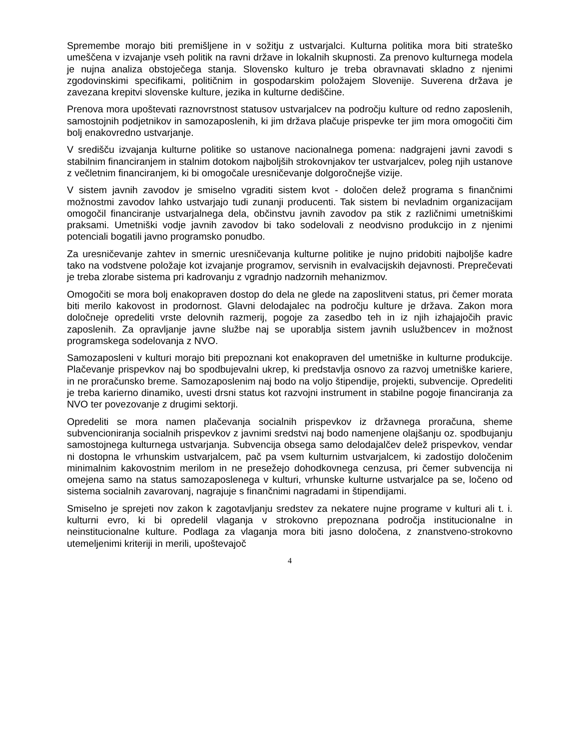Spremembe morajo biti premišljene in v sožitju z ustvarjalci. Kulturna politika mora biti strateško umeščena v izvajanje vseh politik na ravni države in lokalnih skupnosti. Za prenovo kulturnega modela je nujna analiza obstoječega stanja. Slovensko kulturo je treba obravnavati skladno z njenimi zgodovinskimi specifikami, političnim in gospodarskim položajem Slovenije. Suverena država je zavezana krepitvi slovenske kulture, jezika in kulturne dediščine.
Prenova mora upoštevati raznovrstnost statusov ustvarjalcev na področju kulture od redno zaposlenih, samostojnih podjetnikov in samozaposlenih, ki jim država plačuje prispevke ter jim mora omogočiti čim bolj enakovredno ustvarjanje.
V središču izvajanja kulturne politike so ustanove nacionalnega pomena: nadgrajeni javni zavodi s stabilnim financiranjem in stalnim dotokom najboljših strokovnjakov ter ustvarjalcev, poleg njih ustanove z večletnim financiranjem, ki bi omogočale uresničevanje dolgoročnejše vizije.
V sistem javnih zavodov je smiselno vgraditi sistem kvot - določen delež programa s finančnimi možnostmi zavodov lahko ustvarjajo tudi zunanji producenti. Tak sistem bi nevladnim organizacijam omogočil financiranje ustvarjalnega dela, občinstvu javnih zavodov pa stik z različnimi umetniškimi praksami. Umetniški vodje javnih zavodov bi tako sodelovali z neodvisno produkcijo in z njenimi potenciali bogatili javno programsko ponudbo.
Za uresničevanje zahtev in smernic uresničevanja kulturne politike je nujno pridobiti najboljše kadre tako na vodstvene položaje kot izvajanje programov, servisnih in evalvacijskih dejavnosti. Preprečevati je treba zlorabe sistema pri kadrovanju z vgradnjo nadzornih mehanizmov.
Omogočiti se mora bolj enakopraven dostop do dela ne glede na zaposlitveni status, pri čemer morata biti merilo kakovost in prodornost. Glavni delodajalec na področju kulture je država. Zakon mora določneje opredeliti vrste delovnih razmerij, pogoje za zasedbo teh in iz njih izhajajočih pravic zaposlenih. Za opravljanje javne službe naj se uporablja sistem javnih uslužbencev in možnost programskega sodelovanja z NVO.
Samozaposleni v kulturi morajo biti prepoznani kot enakopraven del umetniške in kulturne produkcije. Plačevanje prispevkov naj bo spodbujevalni ukrep, ki predstavlja osnovo za razvoj umetniške kariere, in ne proračunsko breme. Samozaposlenim naj bodo na voljo štipendije, projekti, subvencije. Opredeliti je treba karierno dinamiko, uvesti drsni status kot razvojni instrument in stabilne pogoje financiranja za NVO ter povezovanje z drugimi sektorji.
Opredeliti se mora namen plačevanja socialnih prispevkov iz državnega proračuna, sheme subvencioniranja socialnih prispevkov z javnimi sredstvi naj bodo namenjene olajšanju oz. spodbujanju samostojnega kulturnega ustvarjanja. Subvencija obsega samo delodajalčev delež prispevkov, vendar ni dostopna le vrhunskim ustvarjalcem, pač pa vsem kulturnim ustvarjalcem, ki zadostijo določenim minimalnim kakovostnim merilom in ne presežejo dohodkovnega cenzusa, pri čemer subvencija ni omejena samo na status samozaposlenega v kulturi, vrhunske kulturne ustvarjalce pa se, ločeno od sistema socialnih zavarovanj, nagrajuje s finančnimi nagradami in štipendijami.
Smiselno je sprejeti nov zakon k zagotavljanju sredstev za nekatere nujne programe v kulturi ali t. i. kulturni evro, ki bi opredelil vlaganja v strokovno prepoznana področja institucionalne in neinstitucionalne kulture. Podlaga za vlaganja mora biti jasno določena, z znanstveno-strokovno utemeljenimi kriteriji in merili, upoštevajoč
4